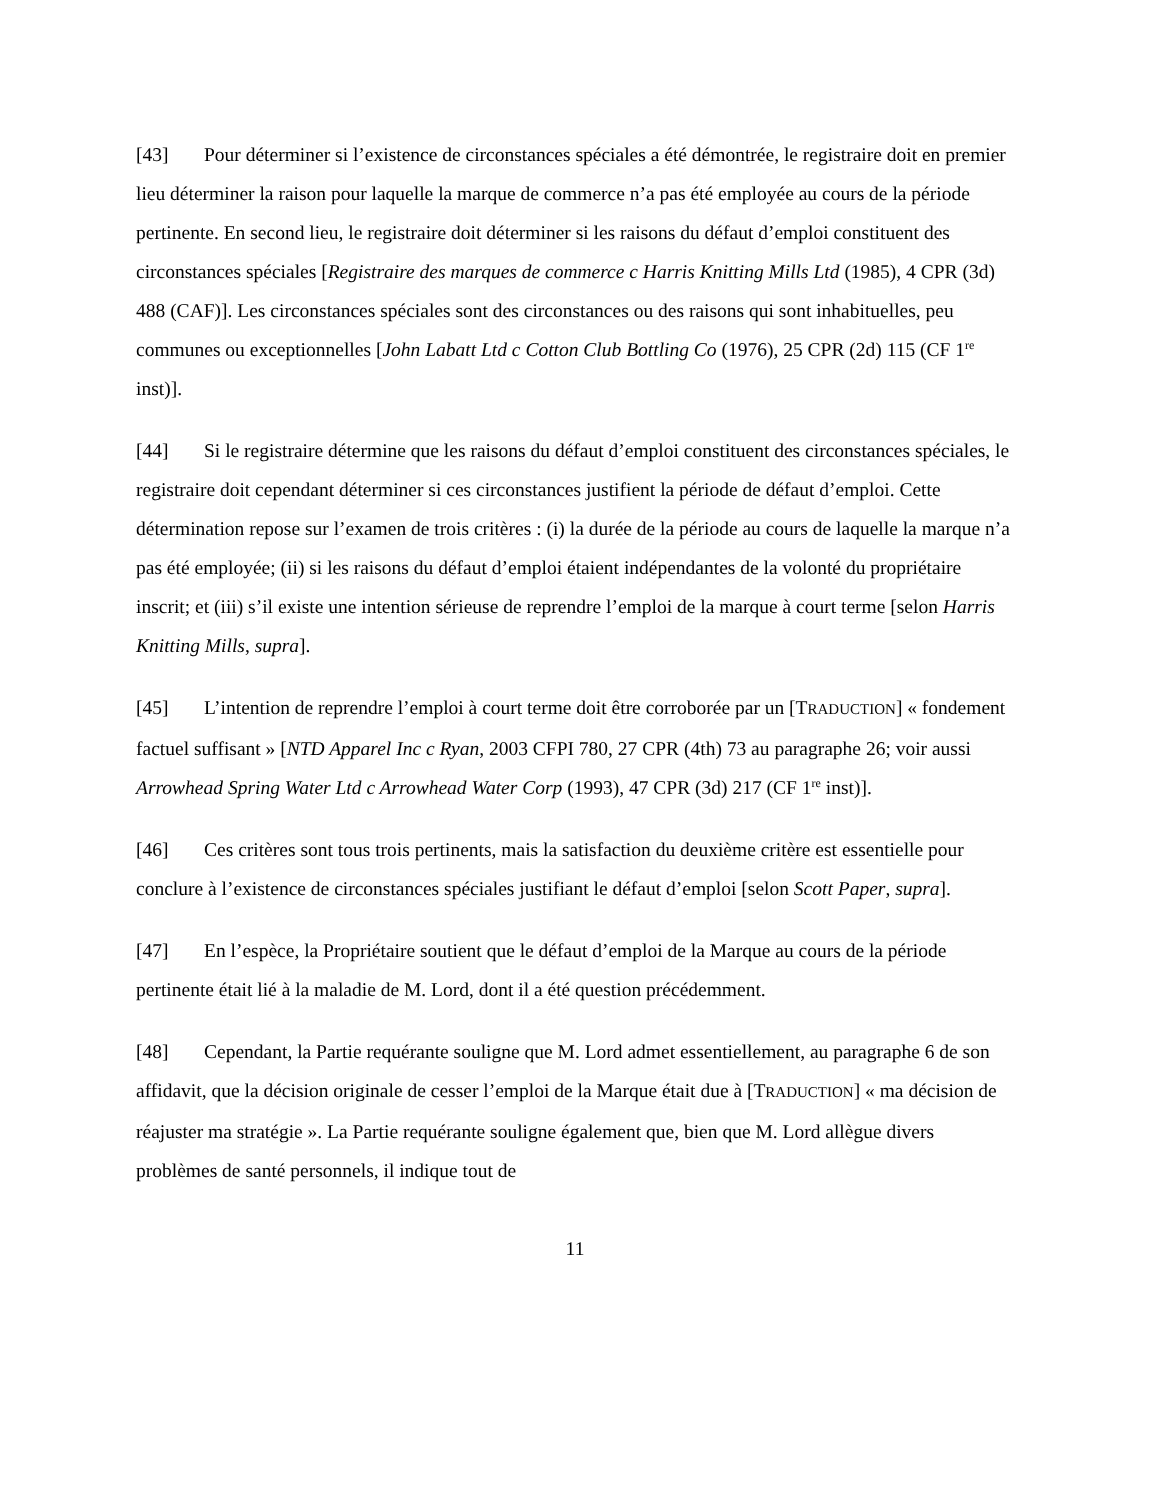[43] Pour déterminer si l’existence de circonstances spéciales a été démontrée, le registraire doit en premier lieu déterminer la raison pour laquelle la marque de commerce n’a pas été employée au cours de la période pertinente. En second lieu, le registraire doit déterminer si les raisons du défaut d’emploi constituent des circonstances spéciales [Registraire des marques de commerce c Harris Knitting Mills Ltd (1985), 4 CPR (3d) 488 (CAF)]. Les circonstances spéciales sont des circonstances ou des raisons qui sont inhabituelles, peu communes ou exceptionnelles [John Labatt Ltd c Cotton Club Bottling Co (1976), 25 CPR (2d) 115 (CF 1<sup>re</sup> inst)].
[44] Si le registraire détermine que les raisons du défaut d’emploi constituent des circonstances spéciales, le registraire doit cependant déterminer si ces circonstances justifient la période de défaut d’emploi. Cette détermination repose sur l’examen de trois critères : (i) la durée de la période au cours de laquelle la marque n’a pas été employée; (ii) si les raisons du défaut d’emploi étaient indépendantes de la volonté du propriétaire inscrit; et (iii) s’il existe une intention sérieuse de reprendre l’emploi de la marque à court terme [selon Harris Knitting Mills, supra].
[45] L’intention de reprendre l’emploi à court terme doit être corroborée par un [TRADUCTION] « fondement factuel suffisant » [NTD Apparel Inc c Ryan, 2003 CFPI 780, 27 CPR (4th) 73 au paragraphe 26; voir aussi Arrowhead Spring Water Ltd c Arrowhead Water Corp (1993), 47 CPR (3d) 217 (CF 1<sup>re</sup> inst)].
[46] Ces critères sont tous trois pertinents, mais la satisfaction du deuxième critère est essentielle pour conclure à l’existence de circonstances spéciales justifiant le défaut d’emploi [selon Scott Paper, supra].
[47] En l’espèce, la Propriétaire soutient que le défaut d’emploi de la Marque au cours de la période pertinente était lié à la maladie de M. Lord, dont il a été question précédemment.
[48] Cependant, la Partie requérante souligne que M. Lord admet essentiellement, au paragraphe 6 de son affidavit, que la décision originale de cesser l’emploi de la Marque était due à [TRADUCTION] « ma décision de réajuster ma stratégie ». La Partie requérante souligne également que, bien que M. Lord allègue divers problèmes de santé personnels, il indique tout de
11